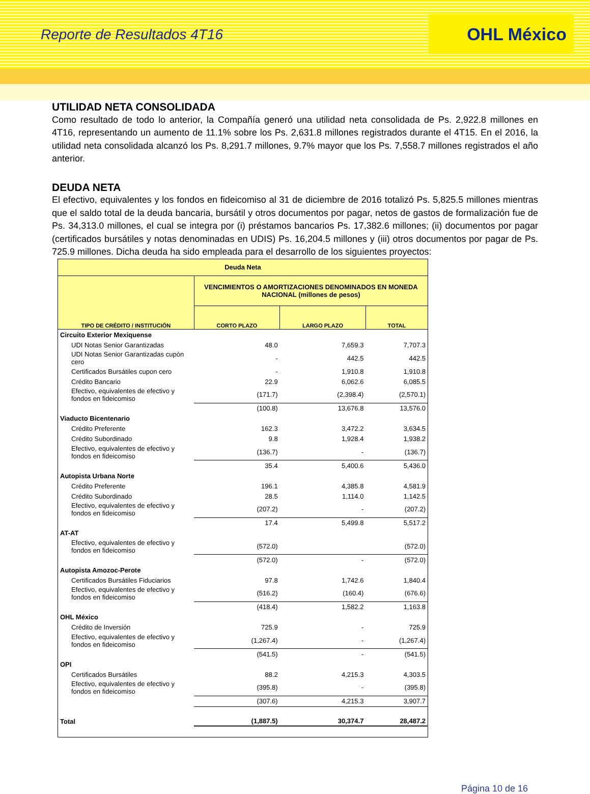Reporte de Resultados 4T16
OHL México
UTILIDAD NETA CONSOLIDADA
Como resultado de todo lo anterior, la Compañía generó una utilidad neta consolidada de Ps. 2,922.8 millones en 4T16, representando un aumento de 11.1% sobre los Ps. 2,631.8 millones registrados durante el 4T15. En el 2016, la utilidad neta consolidada alcanzó los Ps. 8,291.7 millones, 9.7% mayor que los Ps. 7,558.7 millones registrados el año anterior.
DEUDA NETA
El efectivo, equivalentes y los fondos en fideicomiso al 31 de diciembre de 2016 totalizó Ps. 5,825.5 millones mientras que el saldo total de la deuda bancaria, bursátil y otros documentos por pagar, netos de gastos de formalización fue de Ps. 34,313.0 millones, el cual se integra por (i) préstamos bancarios Ps. 17,382.6 millones; (ii) documentos por pagar (certificados bursátiles y notas denominadas en UDIS) Ps. 16,204.5 millones y (iii) otros documentos por pagar de Ps. 725.9 millones. Dicha deuda ha sido empleada para el desarrollo de los siguientes proyectos:
| Deuda Neta | | | |
| --- | --- | --- | --- |
| | VENCIMIENTOS O AMORTIZACIONES DENOMINADOS EN MONEDA NACIONAL (millones de pesos) | | |
| TIPO DE CRÉDITO / INSTITUCIÓN | CORTO PLAZO | LARGO PLAZO | TOTAL |
| Circuito Exterior Mexiquense | | | |
| UDI Notas Senior Garantizadas | 48.0 | 7,659.3 | 7,707.3 |
| UDI Notas Senior Garantizadas cupón cero | - | 442.5 | 442.5 |
| Certificados Bursátiles cupon cero | - | 1,910.8 | 1,910.8 |
| Crédito Bancario | 22.9 | 6,062.6 | 6,085.5 |
| Efectivo, equivalentes de efectivo y fondos en fideicomiso | (171.7) | (2,398.4) | (2,570.1) |
| | (100.8) | 13,676.8 | 13,576.0 |
| Viaducto Bicentenario | | | |
| Crédito Preferente | 162.3 | 3,472.2 | 3,634.5 |
| Crédito Subordinado | 9.8 | 1,928.4 | 1,938.2 |
| Efectivo, equivalentes de efectivo y fondos en fideicomiso | (136.7) | - | (136.7) |
| | 35.4 | 5,400.6 | 5,436.0 |
| Autopista Urbana Norte | | | |
| Crédito Preferente | 196.1 | 4,385.8 | 4,581.9 |
| Crédito Subordinado | 28.5 | 1,114.0 | 1,142.5 |
| Efectivo, equivalentes de efectivo y fondos en fideicomiso | (207.2) | - | (207.2) |
| | 17.4 | 5,499.8 | 5,517.2 |
| AT-AT | | | |
| Efectivo, equivalentes de efectivo y fondos en fideicomiso | (572.0) | | (572.0) |
| | (572.0) | - | (572.0) |
| Autopista Amozoc-Perote | | | |
| Certificados Bursátiles Fiduciarios | 97.8 | 1,742.6 | 1,840.4 |
| Efectivo, equivalentes de efectivo y fondos en fideicomiso | (516.2) | (160.4) | (676.6) |
| | (418.4) | 1,582.2 | 1,163.8 |
| OHL México | | | |
| Crédito de Inversión | 725.9 | - | 725.9 |
| Efectivo, equivalentes de efectivo y fondos en fideicomiso | (1,267.4) | - | (1,267.4) |
| | (541.5) | - | (541.5) |
| OPI | | | |
| Certificados Bursátiles | 88.2 | 4,215.3 | 4,303.5 |
| Efectivo, equivalentes de efectivo y fondos en fideicomiso | (395.8) | - | (395.8) |
| | (307.6) | 4,215.3 | 3,907.7 |
| Total | (1,887.5) | 30,374.7 | 28,487.2 |
Página 10 de 16